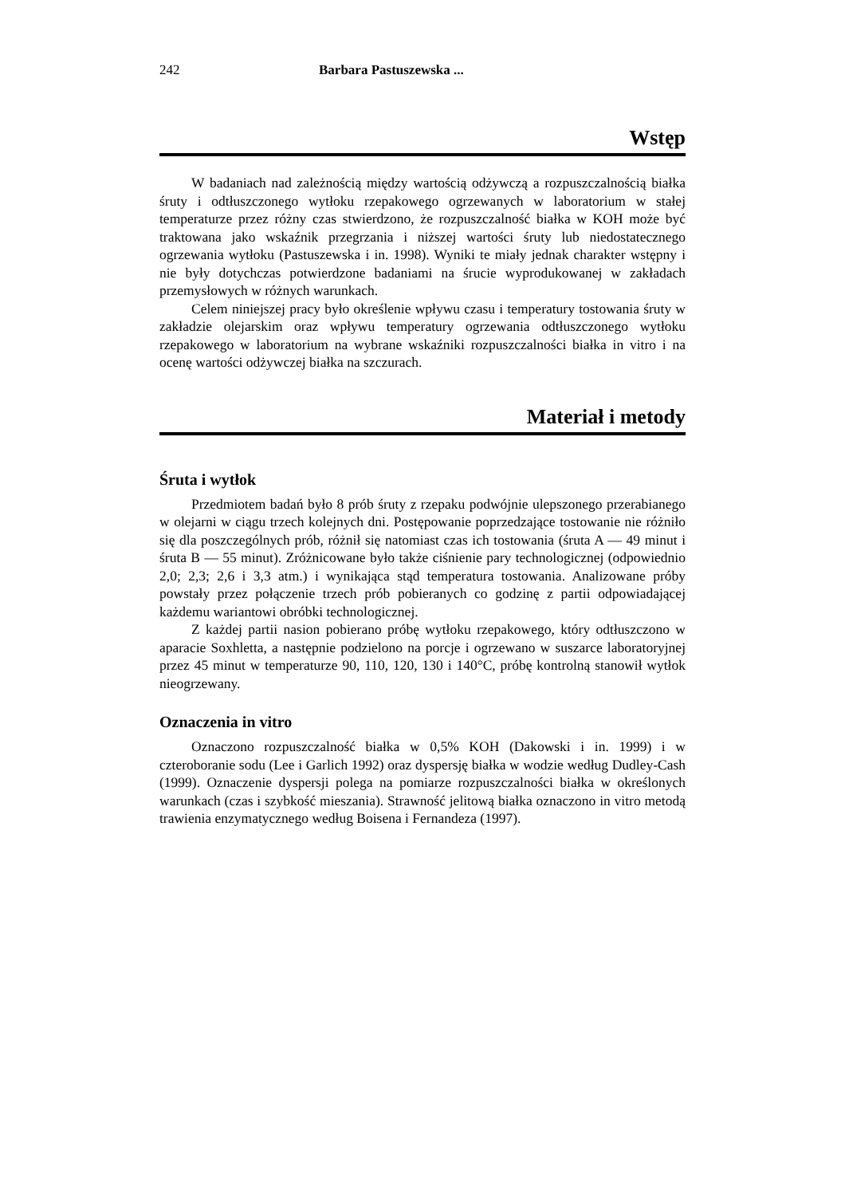242 Barbara Pastuszewska ...
Wstęp
W badaniach nad zależnością między wartością odżywczą a rozpuszczalnością białka śruty i odtłuszczonego wytłoku rzepakowego ogrzewanych w laboratorium w stałej temperaturze przez różny czas stwierdzono, że rozpuszczalność białka w KOH może być traktowana jako wskaźnik przegrzania i niższej wartości śruty lub niedostatecznego ogrzewania wytłoku (Pastuszewska i in. 1998). Wyniki te miały jednak charakter wstępny i nie były dotychczas potwierdzone badaniami na śrucie wyprodukowanej w zakładach przemysłowych w różnych warunkach.
Celem niniejszej pracy było określenie wpływu czasu i temperatury tostowania śruty w zakładzie olejarskim oraz wpływu temperatury ogrzewania odtłuszczonego wytłoku rzepakowego w laboratorium na wybrane wskaźniki rozpuszczalności białka in vitro i na ocenę wartości odżywczej białka na szczurach.
Materiał i metody
Śruta i wytłok
Przedmiotem badań było 8 prób śruty z rzepaku podwójnie ulepszonego przerabianego w olejarni w ciągu trzech kolejnych dni. Postępowanie poprzedzające tostowanie nie różniło się dla poszczególnych prób, różnił się natomiast czas ich tostowania (śruta A — 49 minut i śruta B — 55 minut). Zróżnicowane było także ciśnienie pary technologicznej (odpowiednio 2,0; 2,3; 2,6 i 3,3 atm.) i wynikająca stąd temperatura tostowania. Analizowane próby powstały przez połączenie trzech prób pobieranych co godzinę z partii odpowiadającej każdemu wariantowi obróbki technologicznej.
Z każdej partii nasion pobierano próbę wytłoku rzepakowego, który odtłuszczono w aparacie Soxhletta, a następnie podzielono na porcje i ogrzewano w suszarce laboratoryjnej przez 45 minut w temperaturze 90, 110, 120, 130 i 140°C, próbę kontrolną stanowił wytłok nieogrzewany.
Oznaczenia in vitro
Oznaczono rozpuszczalność białka w 0,5% KOH (Dakowski i in. 1999) i w czteroboranie sodu (Lee i Garlich 1992) oraz dyspersję białka w wodzie według Dudley-Cash (1999). Oznaczenie dyspersji polega na pomiarze rozpuszczalności białka w określonych warunkach (czas i szybkość mieszania). Strawność jelitową białka oznaczono in vitro metodą trawienia enzymatycznego według Boisena i Fernandeza (1997).